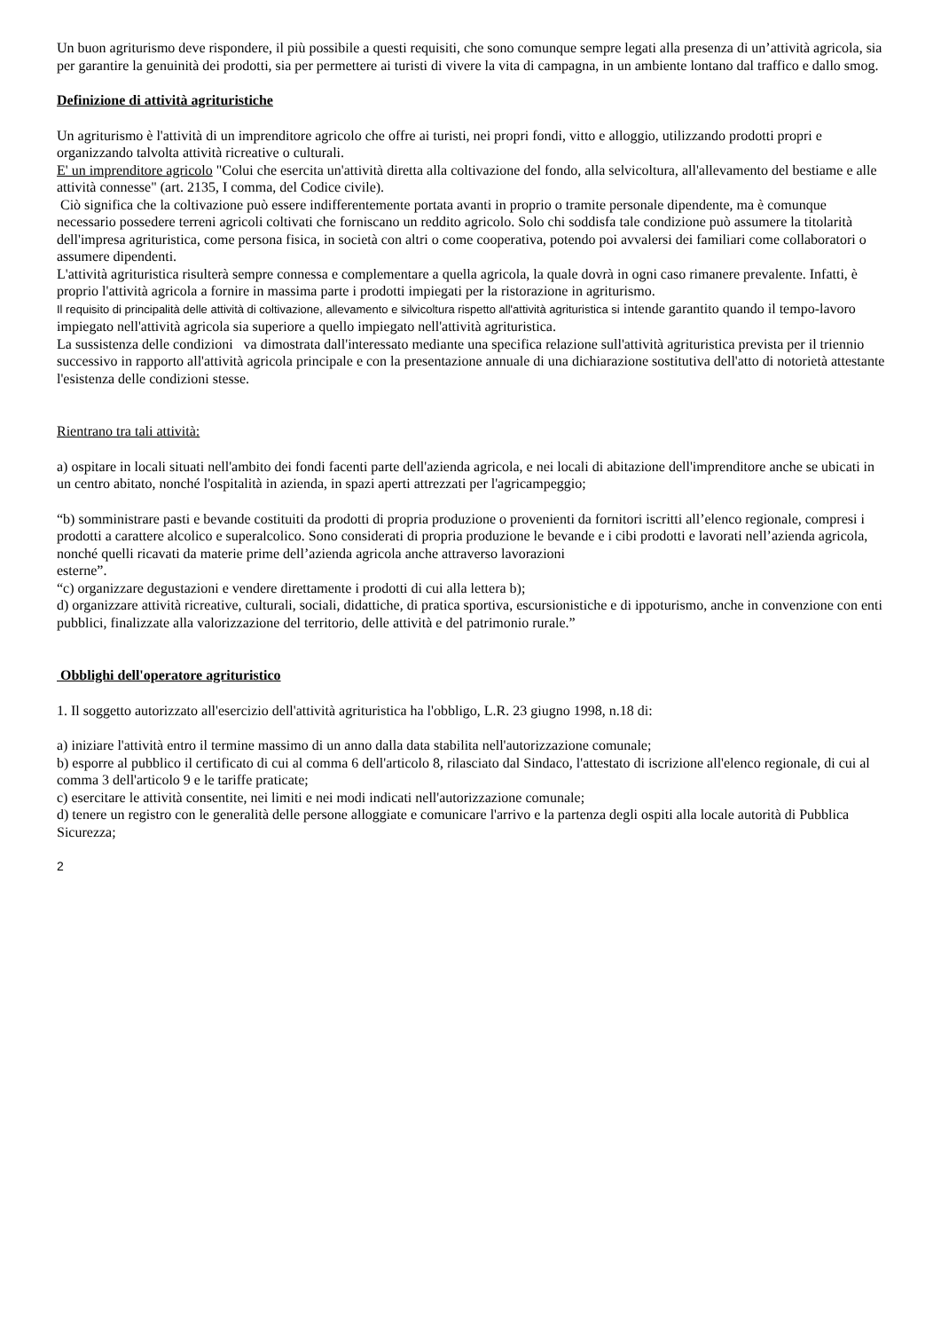Un buon agriturismo deve rispondere, il più possibile a questi requisiti, che sono comunque sempre legati alla presenza di un’attività agricola, sia per garantire la genuinità dei prodotti, sia per permettere ai turisti di vivere la vita di campagna, in un ambiente lontano dal traffico e dallo smog.
Definizione di attività agrituristiche
Un agriturismo è l'attività di un imprenditore agricolo che offre ai turisti, nei propri fondi, vitto e alloggio, utilizzando prodotti propri e organizzando talvolta attività ricreative o culturali.
E' un imprenditore agricolo "Colui che esercita un'attività diretta alla coltivazione del fondo, alla selvicoltura, all'allevamento del bestiame e alle attività connesse" (art. 2135, I comma, del Codice civile).
Ciò significa che la coltivazione può essere indifferentemente portata avanti in proprio o tramite personale dipendente, ma è comunque necessario possedere terreni agricoli coltivati che forniscano un reddito agricolo. Solo chi soddisfa tale condizione può assumere la titolarità dell'impresa agrituristica, come persona fisica, in società con altri o come cooperativa, potendo poi avvalersi dei familiari come collaboratori o assumere dipendenti.
L'attività agrituristica risulterà sempre connessa e complementare a quella agricola, la quale dovrà in ogni caso rimanere prevalente. Infatti, è proprio l'attività agricola a fornire in massima parte i prodotti impiegati per la ristorazione in agriturismo.
Il requisito di principalità delle attività di coltivazione, allevamento e silvicoltura rispetto all'attività agrituristica si intende garantito quando il tempo-lavoro impiegato nell'attività agricola sia superiore a quello impiegato nell'attività agrituristica.
La sussistenza delle condizioni va dimostrata dall'interessato mediante una specifica relazione sull'attività agrituristica prevista per il triennio successivo in rapporto all'attività agricola principale e con la presentazione annuale di una dichiarazione sostitutiva dell'atto di notorietà attestante l'esistenza delle condizioni stesse.
Rientrano tra tali attività:
a) ospitare in locali situati nell'ambito dei fondi facenti parte dell'azienda agricola, e nei locali di abitazione dell'imprenditore anche se ubicati in un centro abitato, nonché l'ospitalità in azienda, in spazi aperti attrezzati per l'agricampeggio;
“b) somministrare pasti e bevande costituiti da prodotti di propria produzione o provenienti da fornitori iscritti all’elenco regionale, compresi i prodotti a carattere alcolico e superalcolico. Sono considerati di propria produzione le bevande e i cibi prodotti e lavorati nell’azienda agricola, nonché quelli ricavati da materie prime dell’azienda agricola anche attraverso lavorazioni
esterne”.
“c) organizzare degustazioni e vendere direttamente i prodotti di cui alla lettera b);
d) organizzare attività ricreative, culturali, sociali, didattiche, di pratica sportiva, escursionistiche e di ippoturismo, anche in convenzione con enti pubblici, finalizzate alla valorizzazione del territorio, delle attività e del patrimonio rurale.”
Obblighi dell'operatore agrituristico
1. Il soggetto autorizzato all'esercizio dell'attività agrituristica ha l'obbligo, L.R. 23 giugno 1998, n.18 di:
a) iniziare l'attività entro il termine massimo di un anno dalla data stabilita nell'autorizzazione comunale;
b) esporre al pubblico il certificato di cui al comma 6 dell'articolo 8, rilasciato dal Sindaco, l'attestato di iscrizione all'elenco regionale, di cui al comma 3 dell'articolo 9 e le tariffe praticate;
c) esercitare le attività consentite, nei limiti e nei modi indicati nell'autorizzazione comunale;
d) tenere un registro con le generalità delle persone alloggiate e comunicare l'arrivo e la partenza degli ospiti alla locale autorità di Pubblica Sicurezza;
2